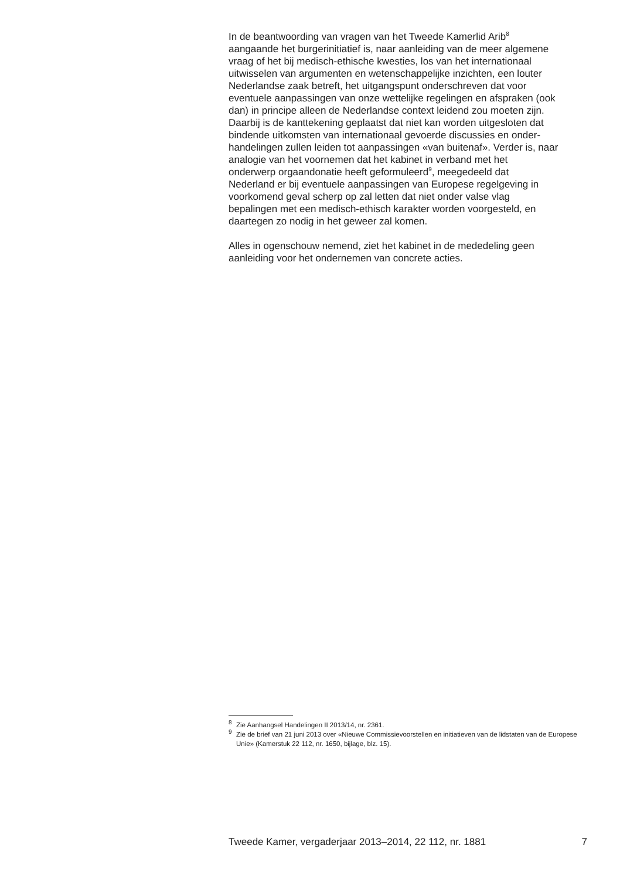In de beantwoording van vragen van het Tweede Kamerlid Arib<sup>8</sup>
aangaande het burgerinitiatief is, naar aanleiding van de meer algemene
vraag of het bij medisch-ethische kwesties, los van het internationaal
uitwisselen van argumenten en wetenschappelijke inzichten, een louter
Nederlandse zaak betreft, het uitgangspunt onderschreven dat voor
eventuele aanpassingen van onze wettelijke regelingen en afspraken (ook
dan) in principe alleen de Nederlandse context leidend zou moeten zijn.
Daarbij is de kanttekening geplaatst dat niet kan worden uitgesloten dat
bindende uitkomsten van internationaal gevoerde discussies en onder-
handelingen zullen leiden tot aanpassingen «van buitenaf». Verder is, naar
analogie van het voornemen dat het kabinet in verband met het
onderwerp orgaandonatie heeft geformuleerd<sup>9</sup>, meegedeeld dat
Nederland er bij eventuele aanpassingen van Europese regelgeving in
voorkomend geval scherp op zal letten dat niet onder valse vlag
bepalingen met een medisch-ethisch karakter worden voorgesteld, en
daartegen zo nodig in het geweer zal komen.
Alles in ogenschouw nemend, ziet het kabinet in de mededeling geen
aanleiding voor het ondernemen van concrete acties.
<sup>8</sup> Zie Aanhangsel Handelingen II 2013/14, nr. 2361.
<sup>9</sup> Zie de brief van 21 juni 2013 over «Nieuwe Commissievoorstellen en initiatieven van de lidstaten van de Europese Unie» (Kamerstuk 22 112, nr. 1650, bijlage, blz. 15).
Tweede Kamer, vergaderjaar 2013–2014, 22 112, nr. 1881 7